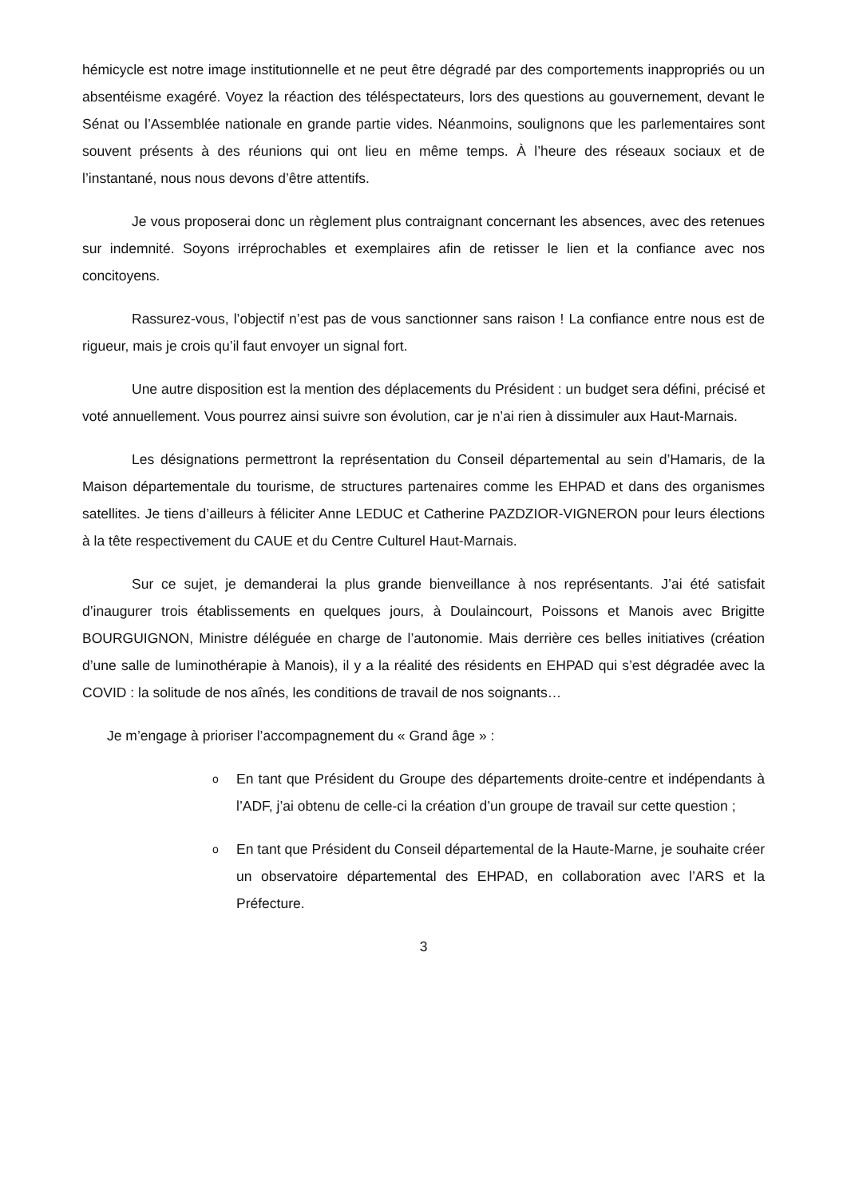hémicycle est notre image institutionnelle et ne peut être dégradé par des comportements inappropriés ou un absentéisme exagéré. Voyez la réaction des téléspectateurs, lors des questions au gouvernement, devant le Sénat ou l’Assemblée nationale en grande partie vides. Néanmoins, soulignons que les parlementaires sont souvent présents à des réunions qui ont lieu en même temps. À l’heure des réseaux sociaux et de l’instantané, nous nous devons d’être attentifs.
Je vous proposerai donc un règlement plus contraignant concernant les absences, avec des retenues sur indemnité. Soyons irréprochables et exemplaires afin de retisser le lien et la confiance avec nos concitoyens.
Rassurez-vous, l’objectif n’est pas de vous sanctionner sans raison ! La confiance entre nous est de rigueur, mais je crois qu’il faut envoyer un signal fort.
Une autre disposition est la mention des déplacements du Président : un budget sera défini, précisé et voté annuellement. Vous pourrez ainsi suivre son évolution, car je n’ai rien à dissimuler aux Haut-Marnais.
Les désignations permettront la représentation du Conseil départemental au sein d’Hamaris, de la Maison départementale du tourisme, de structures partenaires comme les EHPAD et dans des organismes satellites. Je tiens d’ailleurs à féliciter Anne LEDUC et Catherine PAZDZIOR-VIGNERON pour leurs élections à la tête respectivement du CAUE et du Centre Culturel Haut-Marnais.
Sur ce sujet, je demanderai la plus grande bienveillance à nos représentants. J’ai été satisfait d’inaugurer trois établissements en quelques jours, à Doulaincourt, Poissons et Manois avec Brigitte BOURGUIGNON, Ministre déléguée en charge de l’autonomie. Mais derrière ces belles initiatives (création d’une salle de luminothérapie à Manois), il y a la réalité des résidents en EHPAD qui s’est dégradée avec la COVID : la solitude de nos aînés, les conditions de travail de nos soignants…
Je m’engage à prioriser l’accompagnement du « Grand âge » :
o En tant que Président du Groupe des départements droite-centre et indépendants à l’ADF, j’ai obtenu de celle-ci la création d’un groupe de travail sur cette question ;
o En tant que Président du Conseil départemental de la Haute-Marne, je souhaite créer un observatoire départemental des EHPAD, en collaboration avec l’ARS et la Préfecture.
3